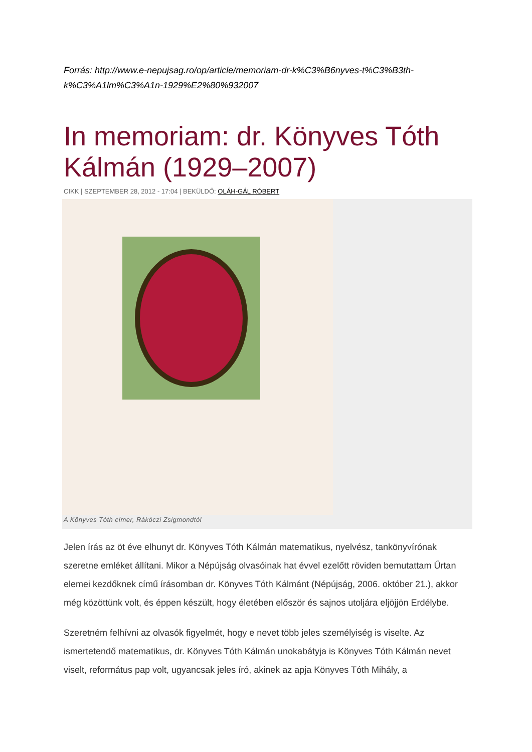Forrás: http://www.e-nepujsag.ro/op/article/memoriam-dr-k%C3%B6nyves-t%C3%B3th-k%C3%A1lm%C3%A1n-1929%E2%80%932007
In memoriam: dr. Könyves Tóth Kálmán (1929–2007)
CIKK | SZEPTEMBER 28, 2012 - 17:04 | BEKÜLDŐ: OLÁH-GÁL RÓBERT
A Könyves Tóth címer, Rákóczi Zsigmondtól
Jelen írás az öt éve elhunyt dr. Könyves Tóth Kálmán matematikus, nyelvész, tankönyvírónak szeretne emléket állítani. Mikor a Népújság olvasóinak hat évvel ezelőtt röviden bemutattam Űrtan elemei kezdőknek című írásomban dr. Könyves Tóth Kálmánt (Népújság, 2006. október 21.), akkor még közöttünk volt, és éppen készült, hogy életében először és sajnos utoljára eljöjjön Erdélybe.
Szeretném felhívni az olvasók figyelmét, hogy e nevet több jeles személyiség is viselte. Az ismertetendő matematikus, dr. Könyves Tóth Kálmán unokabátyja is Könyves Tóth Kálmán nevet viselt, református pap volt, ugyancsak jeles író, akinek az apja Könyves Tóth Mihály, a